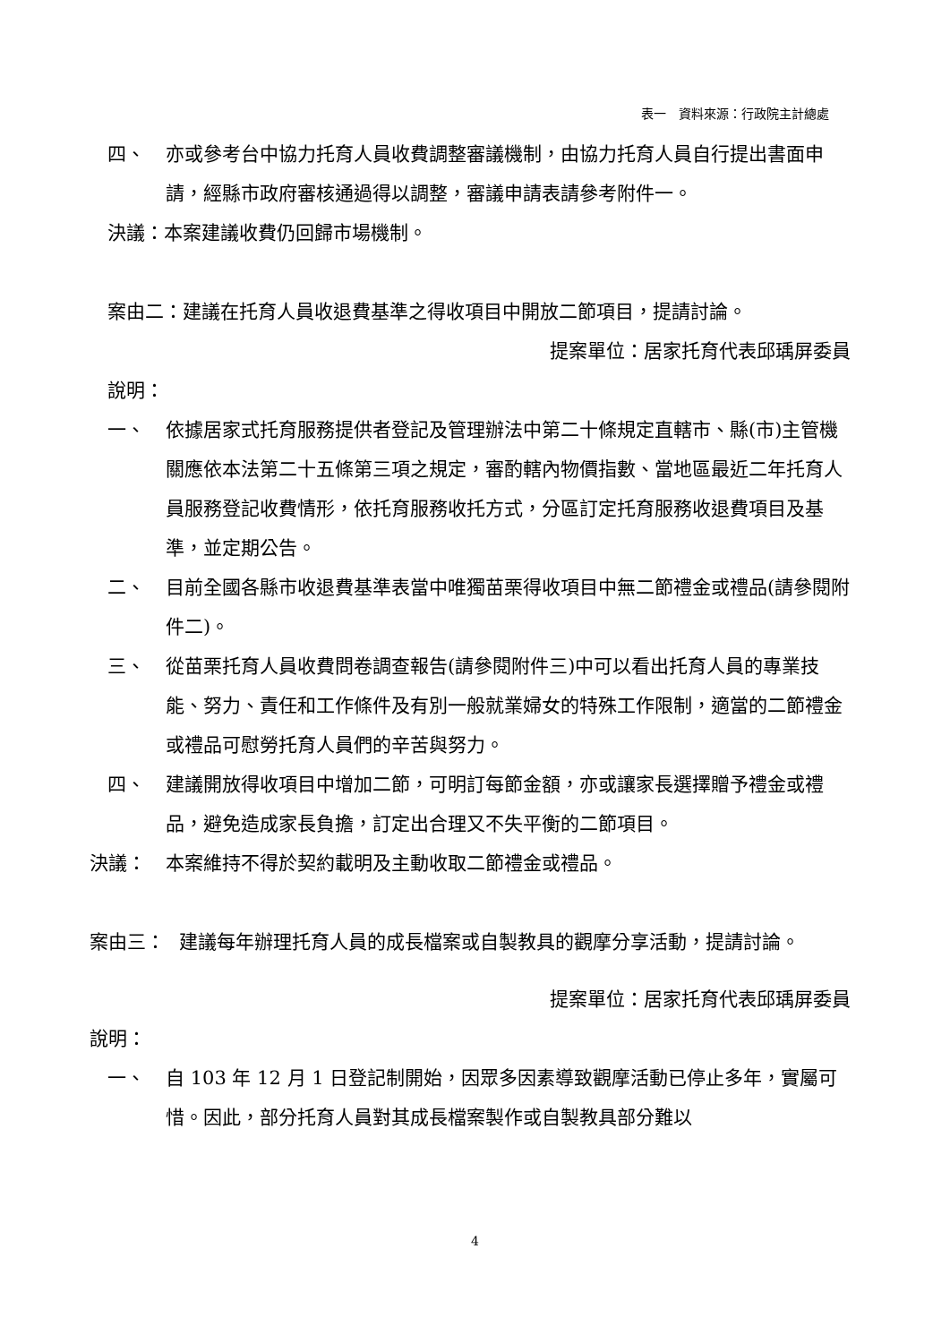表一　資料來源：行政院主計總處
四、 亦或參考台中協力托育人員收費調整審議機制，由協力托育人員自行提出書面申請，經縣市政府審核通過得以調整，審議申請表請參考附件一。
決議：本案建議收費仍回歸市場機制。
案由二：建議在托育人員收退費基準之得收項目中開放二節項目，提請討論。
提案單位：居家托育代表邱瑀屏委員
說明：
一、 依據居家式托育服務提供者登記及管理辦法中第二十條規定直轄市、縣(市)主管機關應依本法第二十五條第三項之規定，審酌轄內物價指數、當地區最近二年托育人員服務登記收費情形，依托育服務收托方式，分區訂定托育服務收退費項目及基準，並定期公告。
二、 目前全國各縣市收退費基準表當中唯獨苗栗得收項目中無二節禮金或禮品(請參閱附件二)。
三、 從苗栗托育人員收費問卷調查報告(請參閱附件三)中可以看出托育人員的專業技能、努力、責任和工作條件及有別一般就業婦女的特殊工作限制，適當的二節禮金或禮品可慰勞托育人員們的辛苦與努力。
四、 建議開放得收項目中增加二節，可明訂每節金額，亦或讓家長選擇贈予禮金或禮品，避免造成家長負擔，訂定出合理又不失平衡的二節項目。
決議： 本案維持不得於契約載明及主動收取二節禮金或禮品。
案由三： 建議每年辦理托育人員的成長檔案或自製教具的觀摩分享活動，提請討論。
提案單位：居家托育代表邱瑀屏委員
說明：
一、 自 103 年 12 月 1 日登記制開始，因眾多因素導致觀摩活動已停止多年，實屬可惜。因此，部分托育人員對其成長檔案製作或自製教具部分難以
4